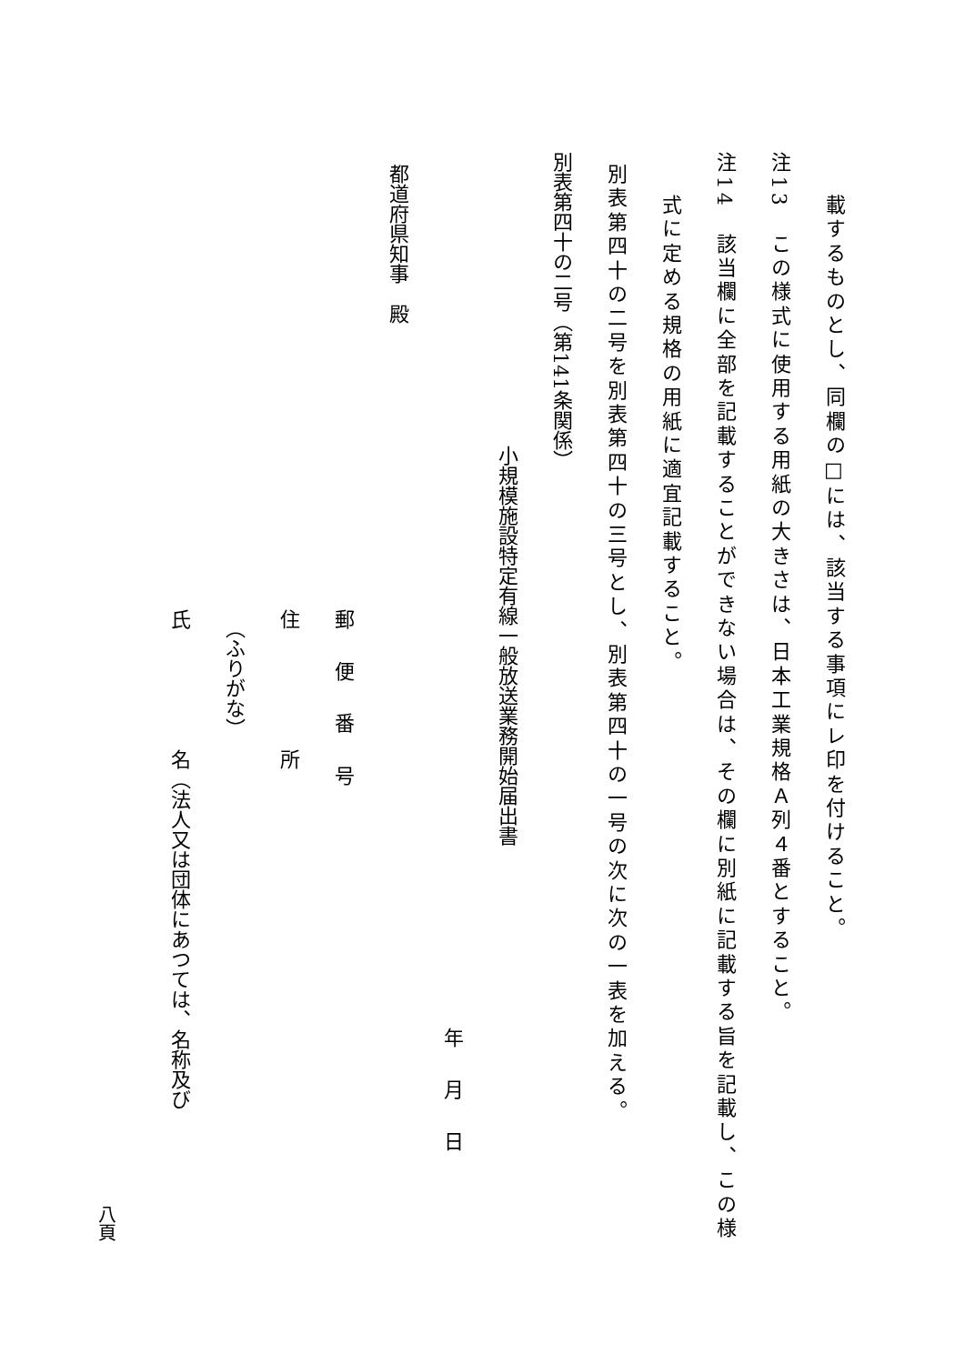載するものとし、同欄の□には、該当する事項にレ印を付けること。
注13　この様式に使用する用紙の大きさは、日本工業規格Ａ列４番とすること。
注14　該当欄に全部を記載することができない場合は、その欄に別紙に記載する旨を記載し、この様
式に定める規格の用紙に適宜記載すること。
別表第四十の二号を別表第四十の三号とし、別表第四十の一号の次に次の一表を加える。
別表第四十の二号（第141条関係）
小規模施設特定有線一般放送業務開始届出書
年月日
都道府県知事　殿
郵便番号
住　　　　　　所
（ふりがな）
氏　　　　　　名（法人又は団体にあつては、名称及び
八頁